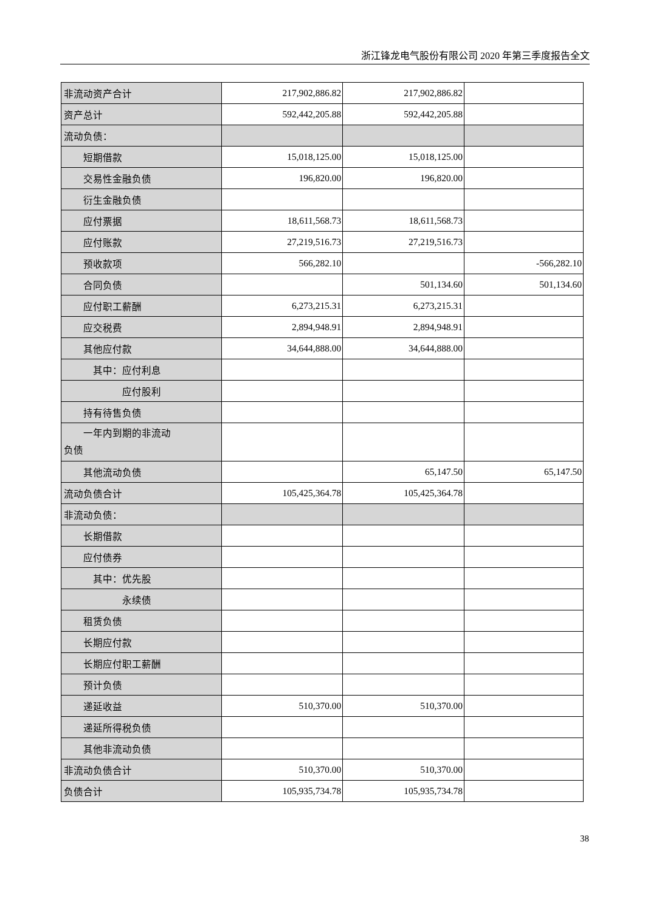浙江锋龙电气股份有限公司 2020 年第三季度报告全文
| 非流动资产合计 | 217,902,886.82 | 217,902,886.82 | |
| 资产总计 | 592,442,205.88 | 592,442,205.88 | |
| 流动负债： | | | |
| 短期借款 | 15,018,125.00 | 15,018,125.00 | |
| 交易性金融负债 | 196,820.00 | 196,820.00 | |
| 衍生金融负债 | | | |
| 应付票据 | 18,611,568.73 | 18,611,568.73 | |
| 应付账款 | 27,219,516.73 | 27,219,516.73 | |
| 预收款项 | 566,282.10 | | -566,282.10 |
| 合同负债 | | 501,134.60 | 501,134.60 |
| 应付职工薪酬 | 6,273,215.31 | 6,273,215.31 | |
| 应交税费 | 2,894,948.91 | 2,894,948.91 | |
| 其他应付款 | 34,644,888.00 | 34,644,888.00 | |
| 其中：应付利息 | | | |
| 应付股利 | | | |
| 持有待售负债 | | | |
| 一年内到期的非流动 负债 | | | |
| 其他流动负债 | | 65,147.50 | 65,147.50 |
| 流动负债合计 | 105,425,364.78 | 105,425,364.78 | |
| 非流动负债： | | | |
| 长期借款 | | | |
| 应付债券 | | | |
| 其中：优先股 | | | |
| 永续债 | | | |
| 租赁负债 | | | |
| 长期应付款 | | | |
| 长期应付职工薪酬 | | | |
| 预计负债 | | | |
| 递延收益 | 510,370.00 | 510,370.00 | |
| 递延所得税负债 | | | |
| 其他非流动负债 | | | |
| 非流动负债合计 | 510,370.00 | 510,370.00 | |
| 负债合计 | 105,935,734.78 | 105,935,734.78 | |
38